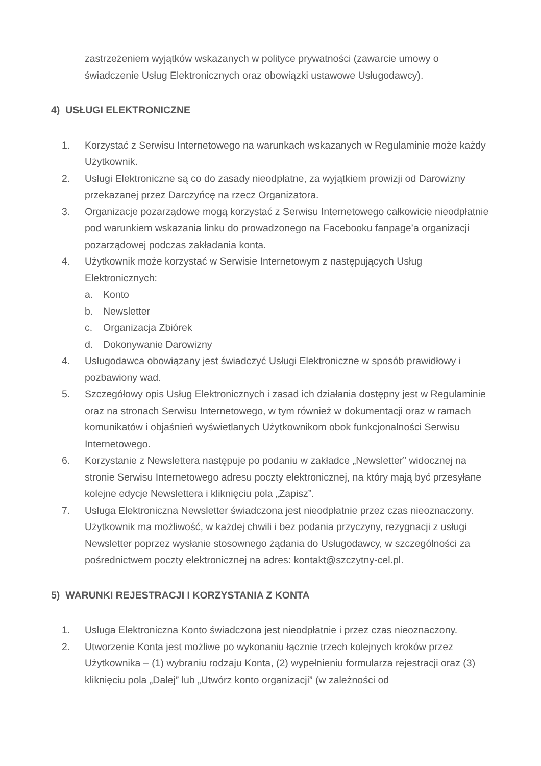zastrzeżeniem wyjątków wskazanych w polityce prywatności (zawarcie umowy o świadczenie Usług Elektronicznych oraz obowiązki ustawowe Usługodawcy).
4) USŁUGI ELEKTRONICZNE
1. Korzystać z Serwisu Internetowego na warunkach wskazanych w Regulaminie może każdy Użytkownik.
2. Usługi Elektroniczne są co do zasady nieodpłatne, za wyjątkiem prowizji od Darowizny przekazanej przez Darczyńcę na rzecz Organizatora.
3. Organizacje pozarządowe mogą korzystać z Serwisu Internetowego całkowicie nieodpłatnie pod warunkiem wskazania linku do prowadzonego na Facebooku fanpage’a organizacji pozarządowej podczas zakładania konta.
4. Użytkownik może korzystać w Serwisie Internetowym z następujących Usług Elektronicznych:
a. Konto
b. Newsletter
c. Organizacja Zbiórek
d. Dokonywanie Darowizny
4. Usługodawca obowiązany jest świadczyć Usługi Elektroniczne w sposób prawidłowy i pozbawiony wad.
5. Szczegółowy opis Usług Elektronicznych i zasad ich działania dostępny jest w Regulaminie oraz na stronach Serwisu Internetowego, w tym również w dokumentacji oraz w ramach komunikatów i objaśnień wyświetlanych Użytkownikom obok funkcjonalności Serwisu Internetowego.
6. Korzystanie z Newslettera następuje po podaniu w zakładce „Newsletter” widocznej na stronie Serwisu Internetowego adresu poczty elektronicznej, na który mają być przesyłane kolejne edycje Newslettera i kliknięciu pola „Zapisz”.
7. Usługa Elektroniczna Newsletter świadczona jest nieodpłatnie przez czas nieoznaczony. Użytkownik ma możliwość, w każdej chwili i bez podania przyczyny, rezygnacji z usługi Newsletter poprzez wysłanie stosownego żądania do Usługodawcy, w szczególności za pośrednictwem poczty elektronicznej na adres: kontakt@szczytny-cel.pl.
5) WARUNKI REJESTRACJI I KORZYSTANIA Z KONTA
1. Usługa Elektroniczna Konto świadczona jest nieodpłatnie i przez czas nieoznaczony.
2. Utworzenie Konta jest możliwe po wykonaniu łącznie trzech kolejnych kroków przez Użytkownika – (1) wybraniu rodzaju Konta, (2) wypełnieniu formularza rejestracji oraz (3) kliknięciu pola „Dalej” lub „Utwórz konto organizacji” (w zależności od